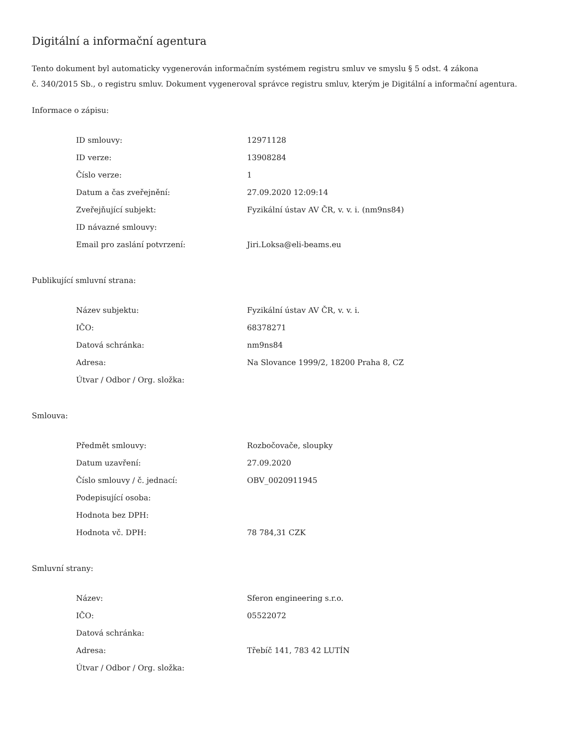Digitální a informační agentura
Tento dokument byl automaticky vygenerován informačním systémem registru smluv ve smyslu § 5 odst. 4 zákona
č. 340/2015 Sb., o registru smluv. Dokument vygeneroval správce registru smluv, kterým je Digitální a informační agentura.
Informace o zápisu:
| ID smlouvy: | 12971128 |
| ID verze: | 13908284 |
| Číslo verze: | 1 |
| Datum a čas zveřejnění: | 27.09.2020 12:09:14 |
| Zveřejňující subjekt: | Fyzikální ústav AV ČR, v. v. i. (nm9ns84) |
| ID návazné smlouvy: | |
| Email pro zaslání potvrzení: | Jiri.Loksa@eli-beams.eu |
Publikující smluvní strana:
| Název subjektu: | Fyzikální ústav AV ČR, v. v. i. |
| IČO: | 68378271 |
| Datová schránka: | nm9ns84 |
| Adresa: | Na Slovance 1999/2, 18200 Praha 8, CZ |
| Útvar / Odbor / Org. složka: | |
Smlouva:
| Předmět smlouvy: | Rozbočovače, sloupky |
| Datum uzavření: | 27.09.2020 |
| Číslo smlouvy / č. jednací: | OBV_0020911945 |
| Podepisující osoba: | |
| Hodnota bez DPH: | |
| Hodnota vč. DPH: | 78 784,31 CZK |
Smluvní strany:
| Název: | Sferon engineering s.r.o. |
| IČO: | 05522072 |
| Datová schránka: | |
| Adresa: | Třebíč 141, 783 42 LUTÍN |
| Útvar / Odbor / Org. složka: | |